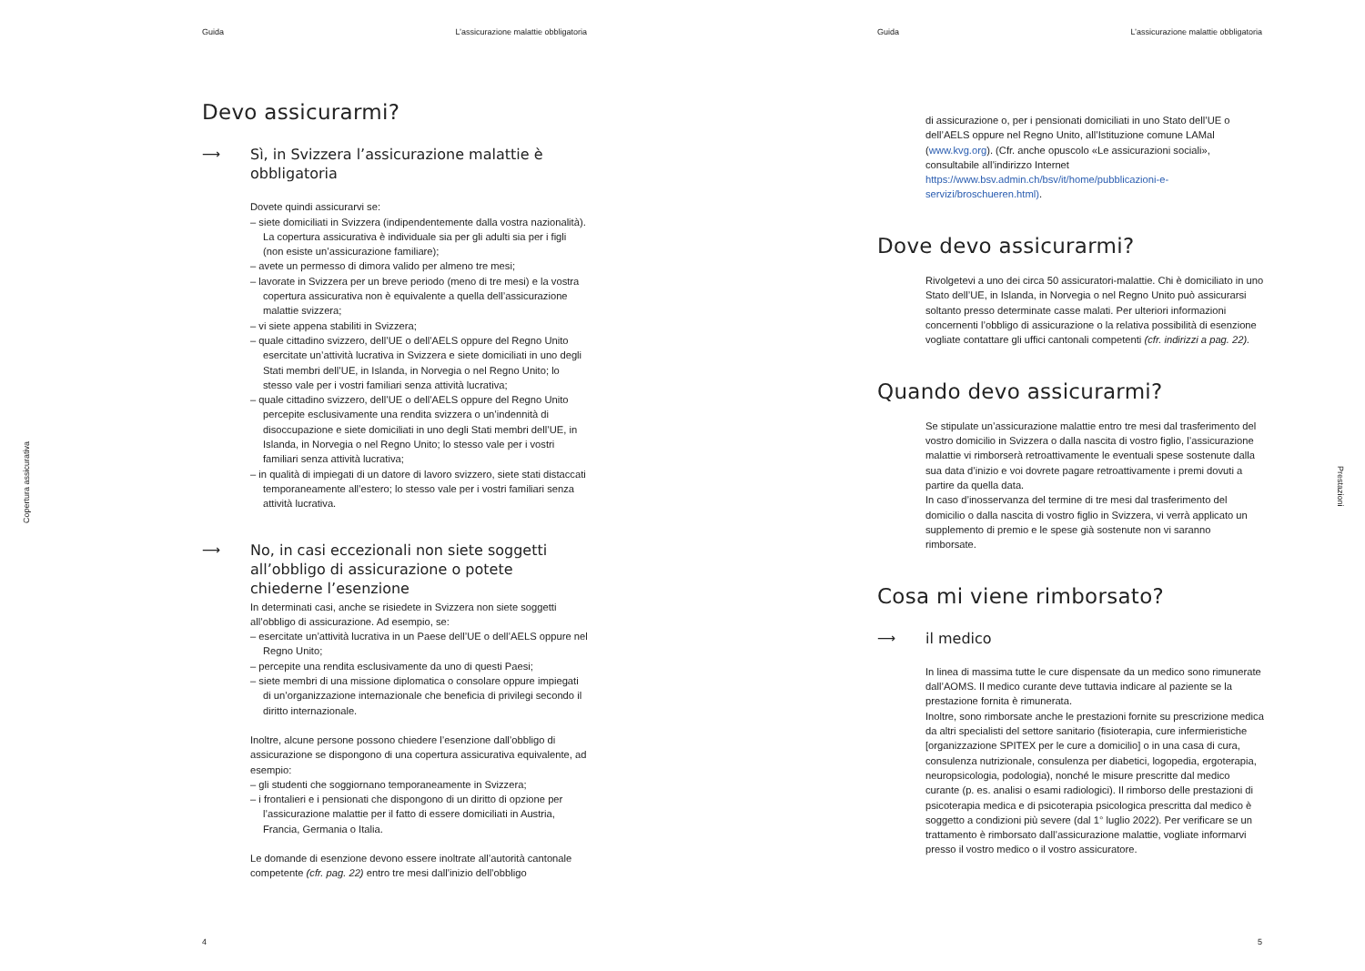Guida L’assicurazione malattie obbligatoria
Copertura assicurativa
Devo assicurarmi?
⟶ Sì, in Svizzera l’assicurazione malattie è obbligatoria
Dovete quindi assicurarvi se:
– siete domiciliati in Svizzera (indipendentemente dalla vostra nazionalità). La copertura assicurativa è individuale sia per gli adulti sia per i figli (non esiste un’assicurazione familiare);
– avete un permesso di dimora valido per almeno tre mesi;
– lavorate in Svizzera per un breve periodo (meno di tre mesi) e la vostra copertura assicurativa non è equivalente a quella dell’assicurazione malattie svizzera;
– vi siete appena stabiliti in Svizzera;
– quale cittadino svizzero, dell’UE o dell’AELS oppure del Regno Unito esercitate un’attività lucrativa in Svizzera e siete domiciliati in uno degli Stati membri dell’UE, in Islanda, in Norvegia o nel Regno Unito; lo stesso vale per i vostri familiari senza attività lucrativa;
– quale cittadino svizzero, dell’UE o dell’AELS oppure del Regno Unito percepite esclusivamente una rendita svizzera o un’indennità di disoccupazione e siete domiciliati in uno degli Stati membri dell’UE, in Islanda, in Norvegia o nel Regno Unito; lo stesso vale per i vostri familiari senza attività lucrativa;
– in qualità di impiegati di un datore di lavoro svizzero, siete stati distaccati temporaneamente all’estero; lo stesso vale per i vostri familiari senza attività lucrativa.
⟶ No, in casi eccezionali non siete soggetti all’obbligo di assicurazione o potete chiederne l’esenzione
In determinati casi, anche se risiedete in Svizzera non siete soggetti all’obbligo di assicurazione. Ad esempio, se:
– esercitate un’attività lucrativa in un Paese dell’UE o dell’AELS oppure nel Regno Unito;
– percepite una rendita esclusivamente da uno di questi Paesi;
– siete membri di una missione diplomatica o consolare oppure impiegati di un’organizzazione internazionale che beneficia di privilegi secondo il diritto internazionale.
Inoltre, alcune persone possono chiedere l’esenzione dall’obbligo di assicurazione se dispongono di una copertura assicurativa equivalente, ad esempio:
– gli studenti che soggiornano temporaneamente in Svizzera;
– i frontalieri e i pensionati che dispongono di un diritto di opzione per l’assicurazione malattie per il fatto di essere domiciliati in Austria, Francia, Germania o Italia.
Le domande di esenzione devono essere inoltrate all’autorità cantonale competente (cfr. pag. 22) entro tre mesi dall’inizio dell’obbligo
4
Guida L’assicurazione malattie obbligatoria
Prestazioni
di assicurazione o, per i pensionati domiciliati in uno Stato dell’UE o dell’AELS oppure nel Regno Unito, all’Istituzione comune LAMal (www.kvg.org). (Cfr. anche opuscolo «Le assicurazioni sociali», consultabile all’indirizzo Internet https://www.bsv.admin.ch/bsv/it/home/pubblicazioni-e-servizi/broschueren.html).
Dove devo assicurarmi?
Rivolgetevi a uno dei circa 50 assicuratori-malattie. Chi è domiciliato in uno Stato dell’UE, in Islanda, in Norvegia o nel Regno Unito può assicurarsi soltanto presso determinate casse malati. Per ulteriori informazioni concernenti l’obbligo di assicurazione o la relativa possibilità di esenzione vogliate contattare gli uffici cantonali competenti (cfr. indirizzi a pag. 22).
Quando devo assicurarmi?
Se stipulate un’assicurazione malattie entro tre mesi dal trasferimento del vostro domicilio in Svizzera o dalla nascita di vostro figlio, l’assicurazione malattie vi rimborserà retroattivamente le eventuali spese sostenute dalla sua data d’inizio e voi dovrete pagare retroattivamente i premi dovuti a partire da quella data.
In caso d’inosservanza del termine di tre mesi dal trasferimento del domicilio o dalla nascita di vostro figlio in Svizzera, vi verrà applicato un supplemento di premio e le spese già sostenute non vi saranno rimborsate.
Cosa mi viene rimborsato?
⟶ il medico
In linea di massima tutte le cure dispensate da un medico sono rimunerate dall’AOMS. Il medico curante deve tuttavia indicare al paziente se la prestazione fornita è rimunerata.
Inoltre, sono rimborsate anche le prestazioni fornite su prescrizione medica da altri specialisti del settore sanitario (fisioterapia, cure infermieristiche [organizzazione SPITEX per le cure a domicilio] o in una casa di cura, consulenza nutrizionale, consulenza per diabetici, logopedia, ergoterapia, neuropsicologia, podologia), nonché le misure prescritte dal medico curante (p. es. analisi o esami radiologici). Il rimborso delle prestazioni di psicoterapia medica e di psicoterapia psicologica prescritta dal medico è soggetto a condizioni più severe (dal 1° luglio 2022). Per verificare se un trattamento è rimborsato dall’assicurazione malattie, vogliate informarvi presso il vostro medico o il vostro assicuratore.
5